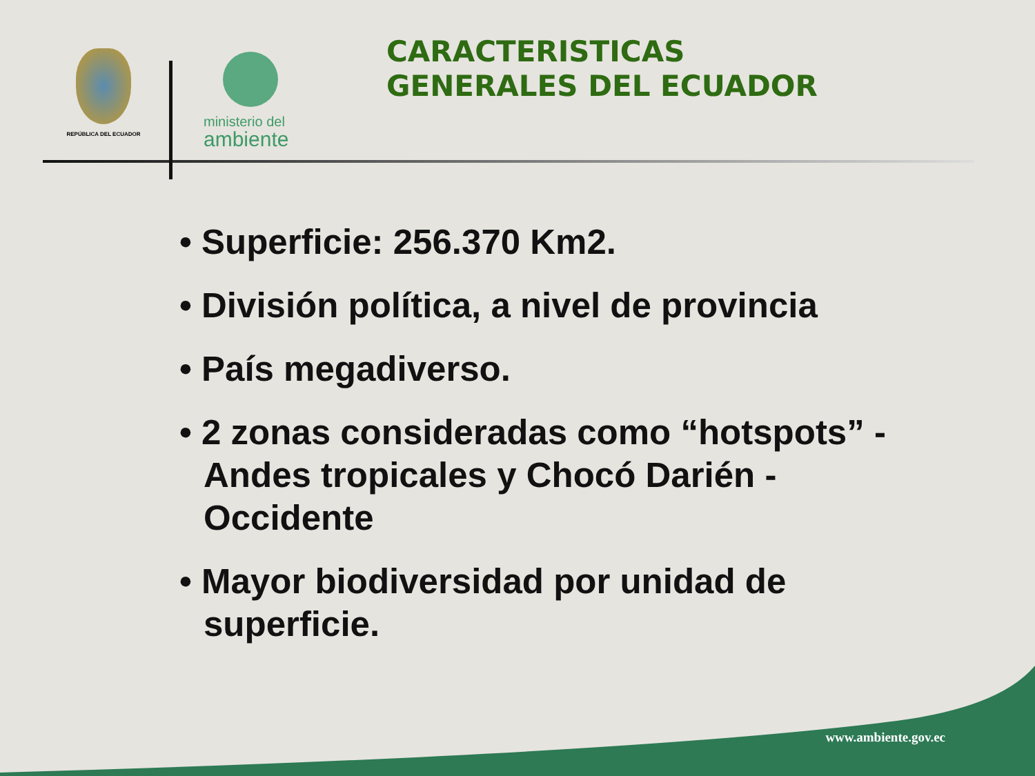REPÚBLICA DEL ECUADOR
ministerio del
ambiente
CARACTERISTICAS
GENERALES DEL ECUADOR
• Superficie: 256.370 Km2.
• División política, a nivel de provincia
• País megadiverso.
• 2 zonas consideradas como “hotspots” - Andes tropicales y Chocó Darién - Occidente
• Mayor biodiversidad por unidad de superficie.
www.ambiente.gov.ec